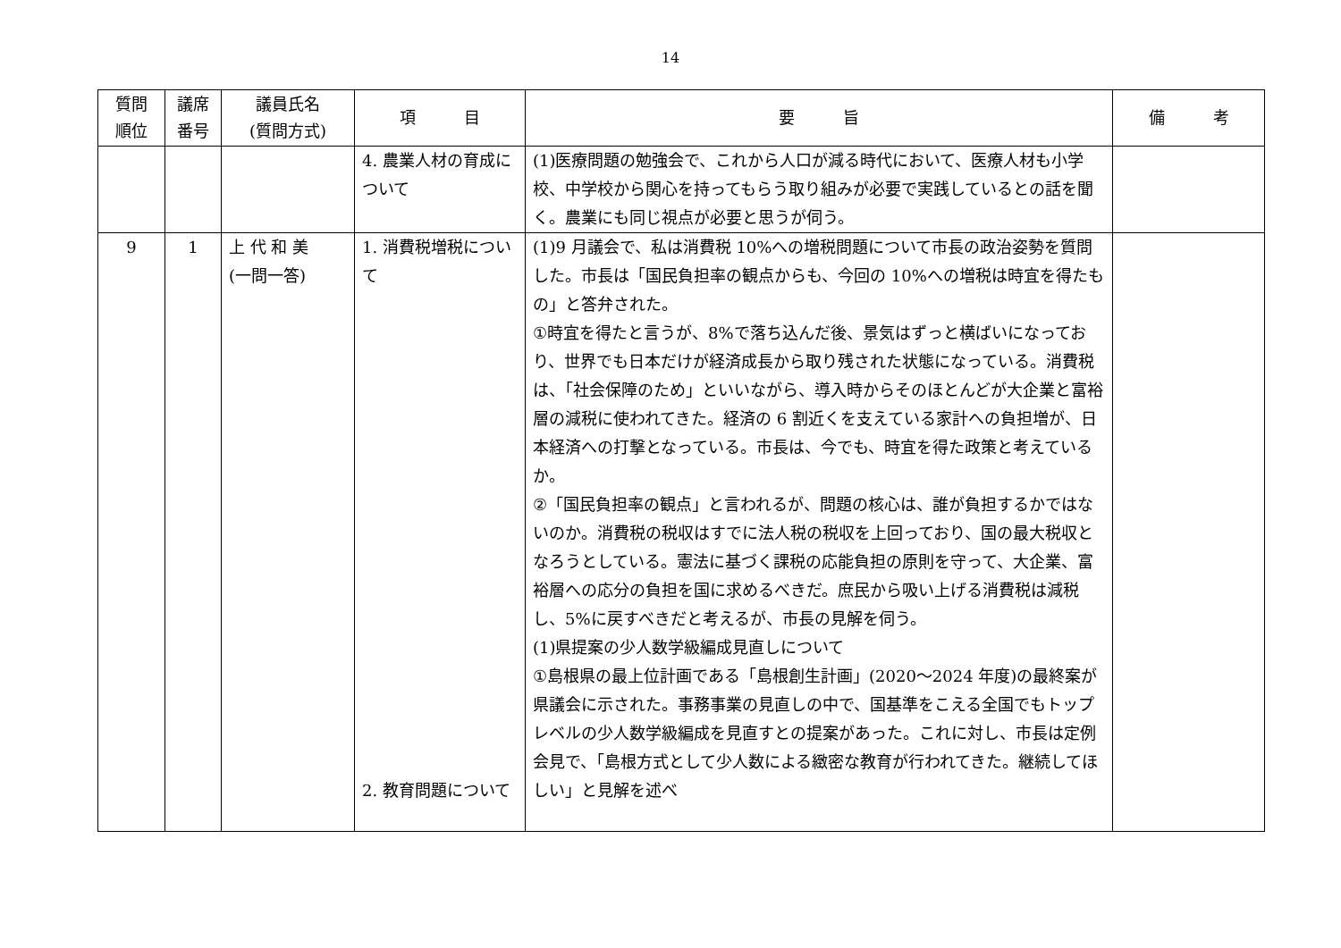14
| 質問 順位 | 議席 番号 | 議員氏名 (質問方式) | 項 目 | 要 旨 | 備 考 |
| --- | --- | --- | --- | --- | --- |
| | | | 4. 農業人材の育成について | (1)医療問題の勉強会で、これから人口が減る時代において、医療人材も小学校、中学校から関心を持ってもらう取り組みが必要で実践しているとの話を聞く。農業にも同じ視点が必要と思うが伺う。 | |
| 9 | 1 | 上 代 和 美 (一問一答) | 1. 消費税増税について 2. 教育問題について | (1)9 月議会で、私は消費税 10%への増税問題について市長の政治姿勢を質問した。市長は「国民負担率の観点からも、今回の 10%への増税は時宜を得たもの」と答弁された。 ①時宜を得たと言うが、8%で落ち込んだ後、景気はずっと横ばいになっており、世界でも日本だけが経済成長から取り残された状態になっている。消費税は、「社会保障のため」といいながら、導入時からそのほとんどが大企業と富裕層の減税に使われてきた。経済の 6 割近くを支えている家計への負担増が、日本経済への打撃となっている。市長は、今でも、時宜を得た政策と考えているか。 ②「国民負担率の観点」と言われるが、問題の核心は、誰が負担するかではないのか。消費税の税収はすでに法人税の税収を上回っており、国の最大税収となろうとしている。憲法に基づく課税の応能負担の原則を守って、大企業、富裕層への応分の負担を国に求めるべきだ。庶民から吸い上げる消費税は減税し、5%に戻すべきだと考えるが、市長の見解を伺う。 (1)県提案の少人数学級編成見直しについて ①島根県の最上位計画である「島根創生計画」(2020～2024 年度)の最終案が県議会に示された。事務事業の見直しの中で、国基準をこえる全国でもトップレベルの少人数学級編成を見直すとの提案があった。これに対し、市長は定例会見で、「島根方式として少人数による緻密な教育が行われてきた。継続してほしい」と見解を述べ | |